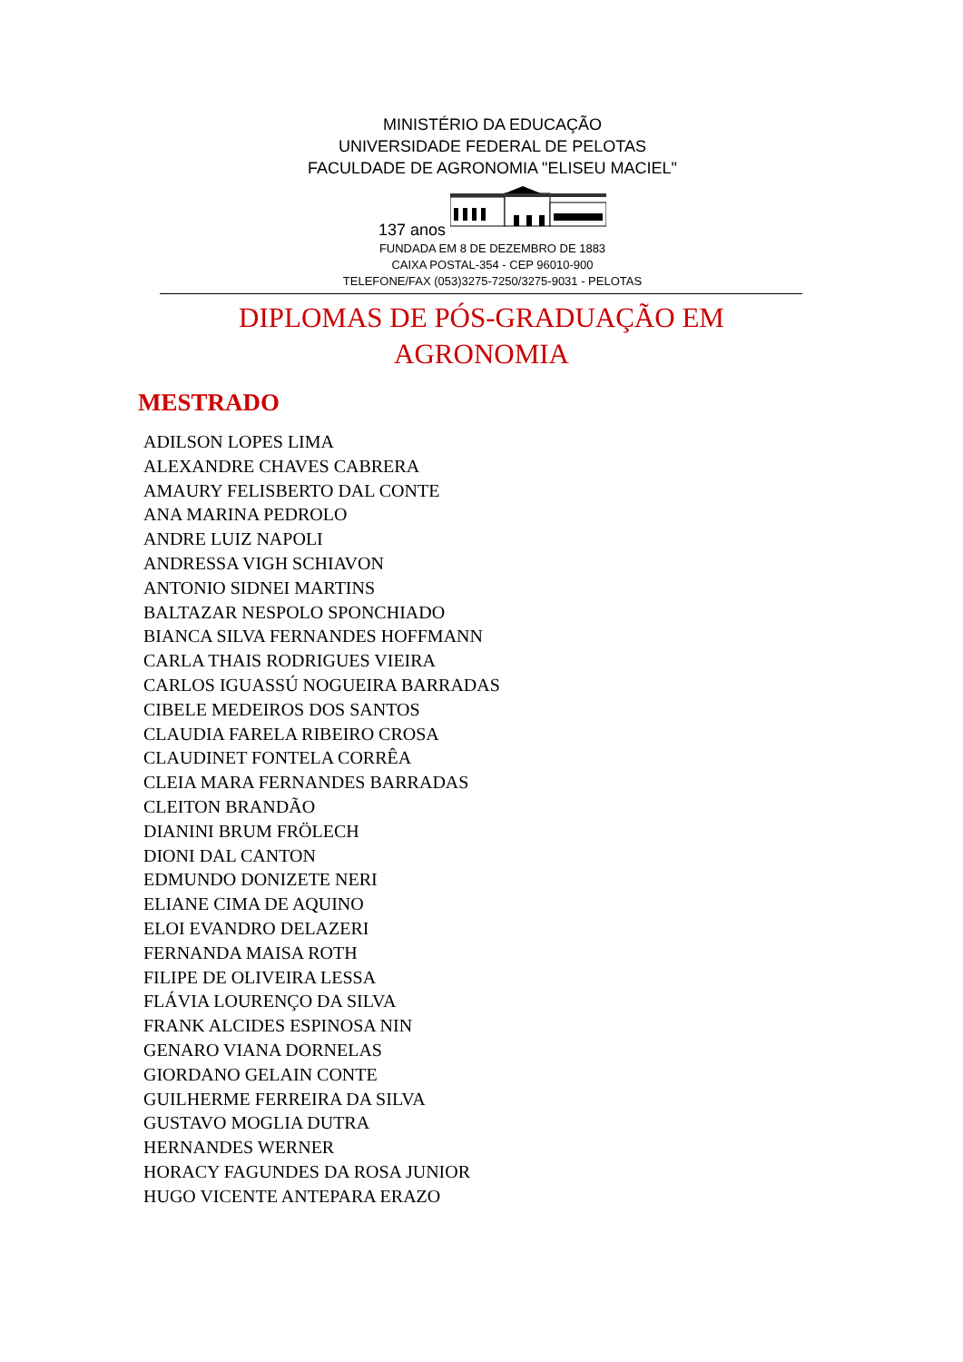MINISTÉRIO DA EDUCAÇÃO
UNIVERSIDADE FEDERAL DE PELOTAS
FACULDADE DE AGRONOMIA "ELISEU MACIEL"
137 anos
FUNDADA EM 8 DE DEZEMBRO DE 1883
CAIXA POSTAL-354 - CEP 96010-900
TELEFONE/FAX (053)3275-7250/3275-9031 - PELOTAS
DIPLOMAS DE PÓS-GRADUAÇÃO EM
AGRONOMIA
MESTRADO
ADILSON LOPES LIMA
ALEXANDRE CHAVES CABRERA
AMAURY FELISBERTO DAL CONTE
ANA MARINA PEDROLO
ANDRE LUIZ NAPOLI
ANDRESSA VIGH SCHIAVON
ANTONIO SIDNEI MARTINS
BALTAZAR NESPOLO SPONCHIADO
BIANCA SILVA FERNANDES HOFFMANN
CARLA THAIS RODRIGUES VIEIRA
CARLOS IGUASSÚ NOGUEIRA BARRADAS
CIBELE MEDEIROS DOS SANTOS
CLAUDIA FARELA RIBEIRO CROSA
CLAUDINET FONTELA CORRÊA
CLEIA MARA FERNANDES BARRADAS
CLEITON BRANDÃO
DIANINI BRUM FRÖLECH
DIONI DAL CANTON
EDMUNDO DONIZETE NERI
ELIANE CIMA DE AQUINO
ELOI EVANDRO DELAZERI
FERNANDA MAISA ROTH
FILIPE DE OLIVEIRA LESSA
FLÁVIA LOURENÇO DA SILVA
FRANK ALCIDES ESPINOSA NIN
GENARO VIANA DORNELAS
GIORDANO GELAIN CONTE
GUILHERME FERREIRA DA SILVA
GUSTAVO MOGLIA DUTRA
HERNANDES WERNER
HORACY FAGUNDES DA ROSA JUNIOR
HUGO VICENTE ANTEPARA ERAZO